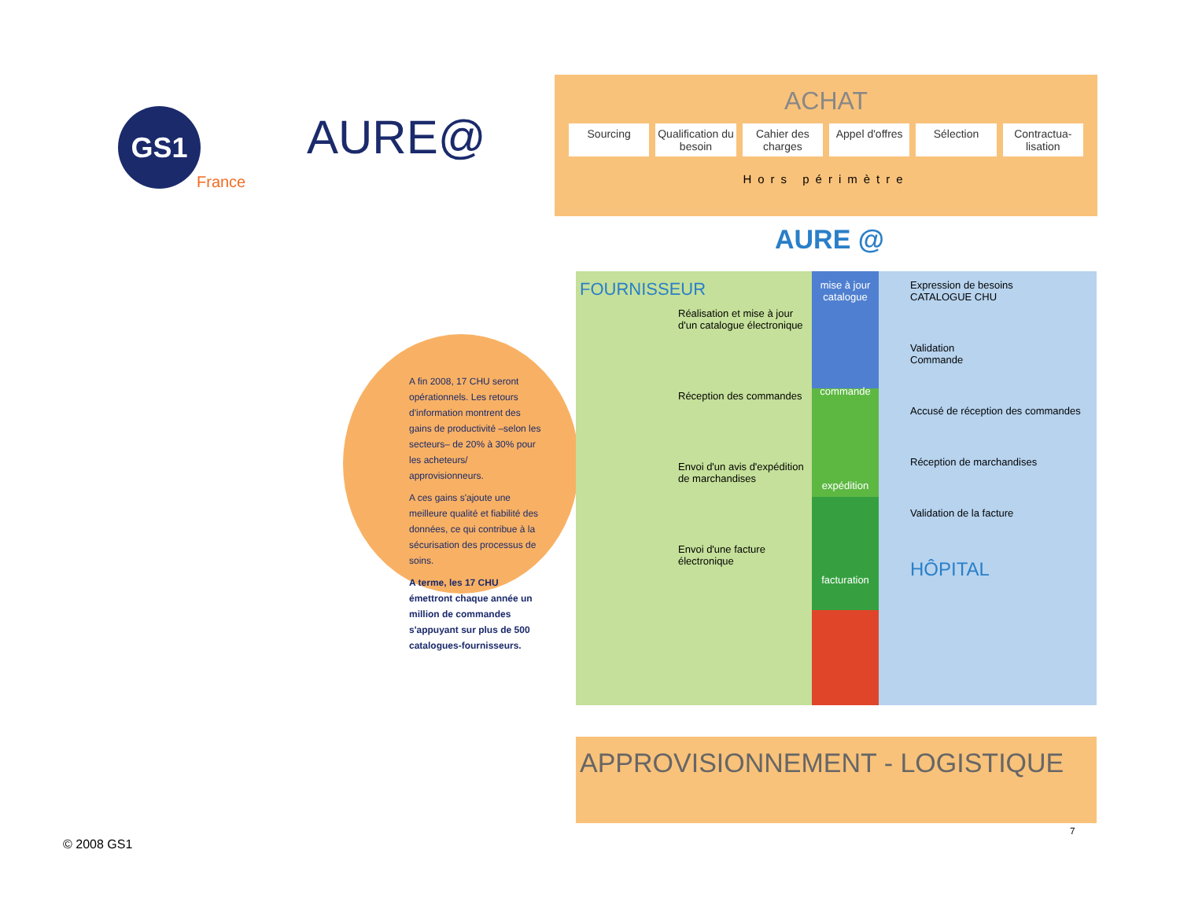GS1
France
AURE@
ACHAT
Sourcing Qualification du besoin Cahier des charges Appel d'offres Sélection Contractua-lisation
Hors périmètre
AURE @
A fin 2008, 17 CHU seront opérationnels. Les retours d'information montrent des gains de productivité –selon les secteurs– de 20% à 30% pour les acheteurs/ approvisionneurs.
A ces gains s'ajoute une meilleure qualité et fiabilité des données, ce qui contribue à la sécurisation des processus de soins.
A terme, les 17 CHU émettront chaque année un million de commandes s'appuyant sur plus de 500 catalogues-fournisseurs.
FOURNISSEUR
Réalisation et mise à jour d'un catalogue électronique
Réception des commandes
Envoi d'un avis d'expédition de marchandises
Envoi d'une facture électronique
mise à jour catalogue
commande
expédition
facturation
Expression de besoins
CATALOGUE CHU
Validation
Commande
Accusé de réception des commandes
Réception de marchandises
Validation de la facture
HÔPITAL
APPROVISIONNEMENT - LOGISTIQUE
© 2008 GS1
7